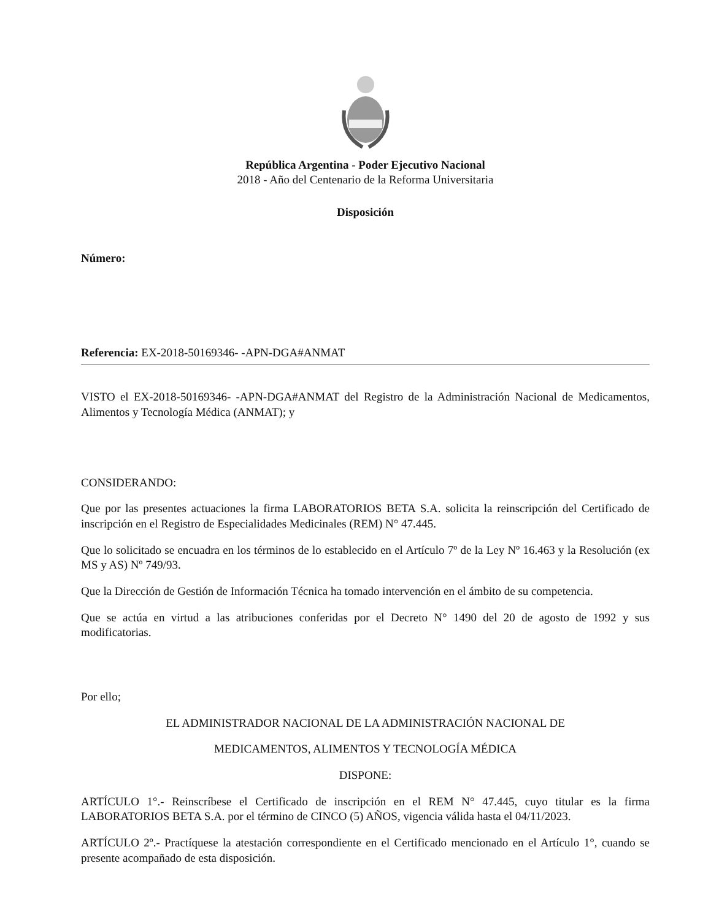República Argentina - Poder Ejecutivo Nacional
2018 - Año del Centenario de la Reforma Universitaria
Disposición
Número:
Referencia: EX-2018-50169346- -APN-DGA#ANMAT
VISTO el EX-2018-50169346- -APN-DGA#ANMAT del Registro de la Administración Nacional de Medicamentos, Alimentos y Tecnología Médica (ANMAT); y
CONSIDERANDO:
Que por las presentes actuaciones la firma LABORATORIOS BETA S.A. solicita la reinscripción del Certificado de inscripción en el Registro de Especialidades Medicinales (REM) N° 47.445.
Que lo solicitado se encuadra en los términos de lo establecido en el Artículo 7º de la Ley Nº 16.463 y la Resolución (ex MS y AS) Nº 749/93.
Que la Dirección de Gestión de Información Técnica ha tomado intervención en el ámbito de su competencia.
Que se actúa en virtud a las atribuciones conferidas por el Decreto N° 1490 del 20 de agosto de 1992 y sus modificatorias.
Por ello;
EL ADMINISTRADOR NACIONAL DE LA ADMINISTRACIÓN NACIONAL DE
MEDICAMENTOS, ALIMENTOS Y TECNOLOGÍA MÉDICA
DISPONE:
ARTÍCULO 1°.- Reinscríbese el Certificado de inscripción en el REM N° 47.445, cuyo titular es la firma LABORATORIOS BETA S.A. por el término de CINCO (5) AÑOS, vigencia válida hasta el 04/11/2023.
ARTÍCULO 2º.- Practíquese la atestación correspondiente en el Certificado mencionado en el Artículo 1°, cuando se presente acompañado de esta disposición.